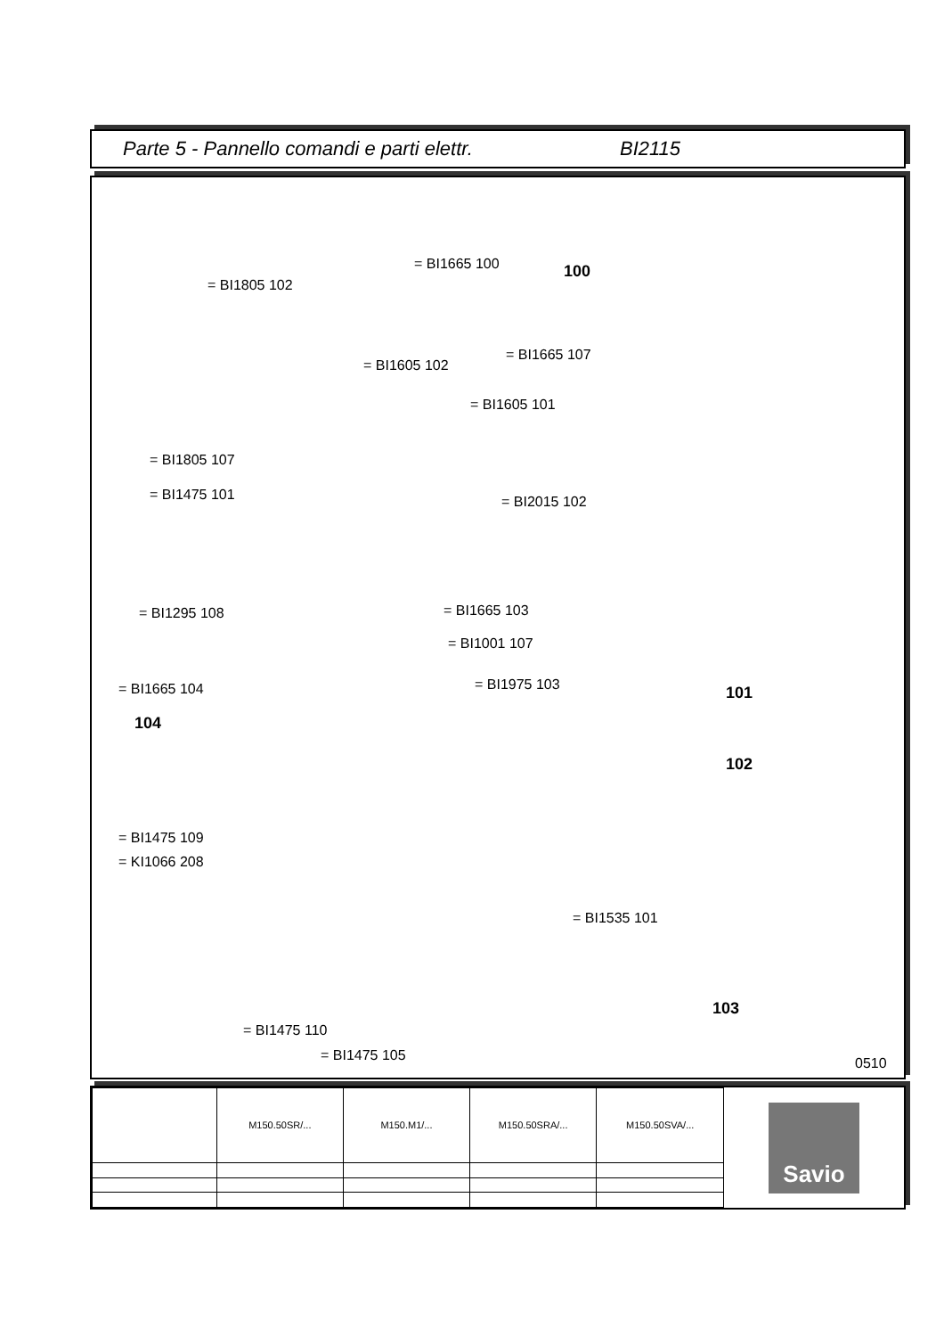Parte 5 - Pannello comandi e parti elettr. BI2115
= BI1665 100 100
= BI1805 102
= BI1665 107
= BI1605 102
= BI1605 101
= BI1805 107
= BI1475 101 = BI2015 102
= BI1665 103
= BI1295 108
= BI1001 107
= BI1975 103
= BI1665 104 101
104
102
= BI1475 109
= KI1066 208
= BI1535 101
103
= BI1475 110
= BI1475 105 0510
| | M150.50SR/... | M150.M1/... | M150.50SRA/... | M150.50SVA/... |
Savio